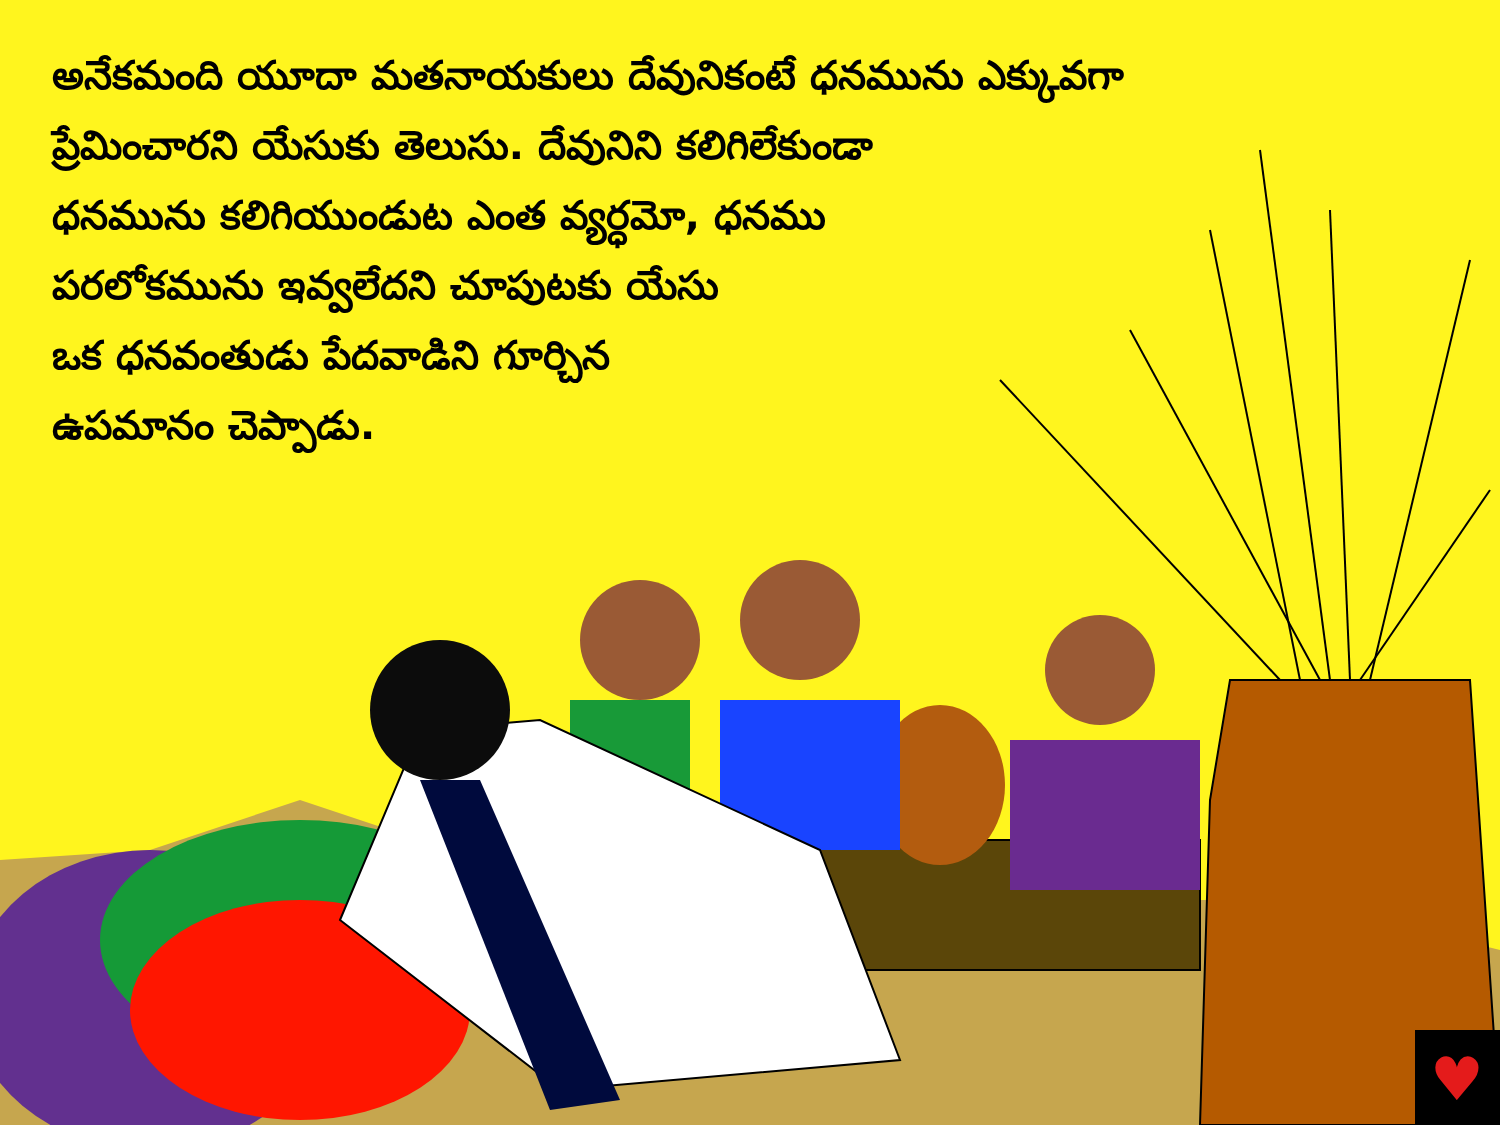అనేకమంది యూదా మతనాయకులు దేవునికంటే ధనమును ఎక్కువగా
ప్రేమించారని యేసుకు తెలుసు. దేవునిని కలిగిలేకుండా
ధనమును కలిగియుండుట ఎంత వ్యర్ధమో, ధనము
పరలోకమును ఇవ్వలేదని చూపుటకు యేసు
ఒక ధనవంతుడు పేదవాడిని గూర్చిన
ఉపమానం చెప్పాడు.
♥